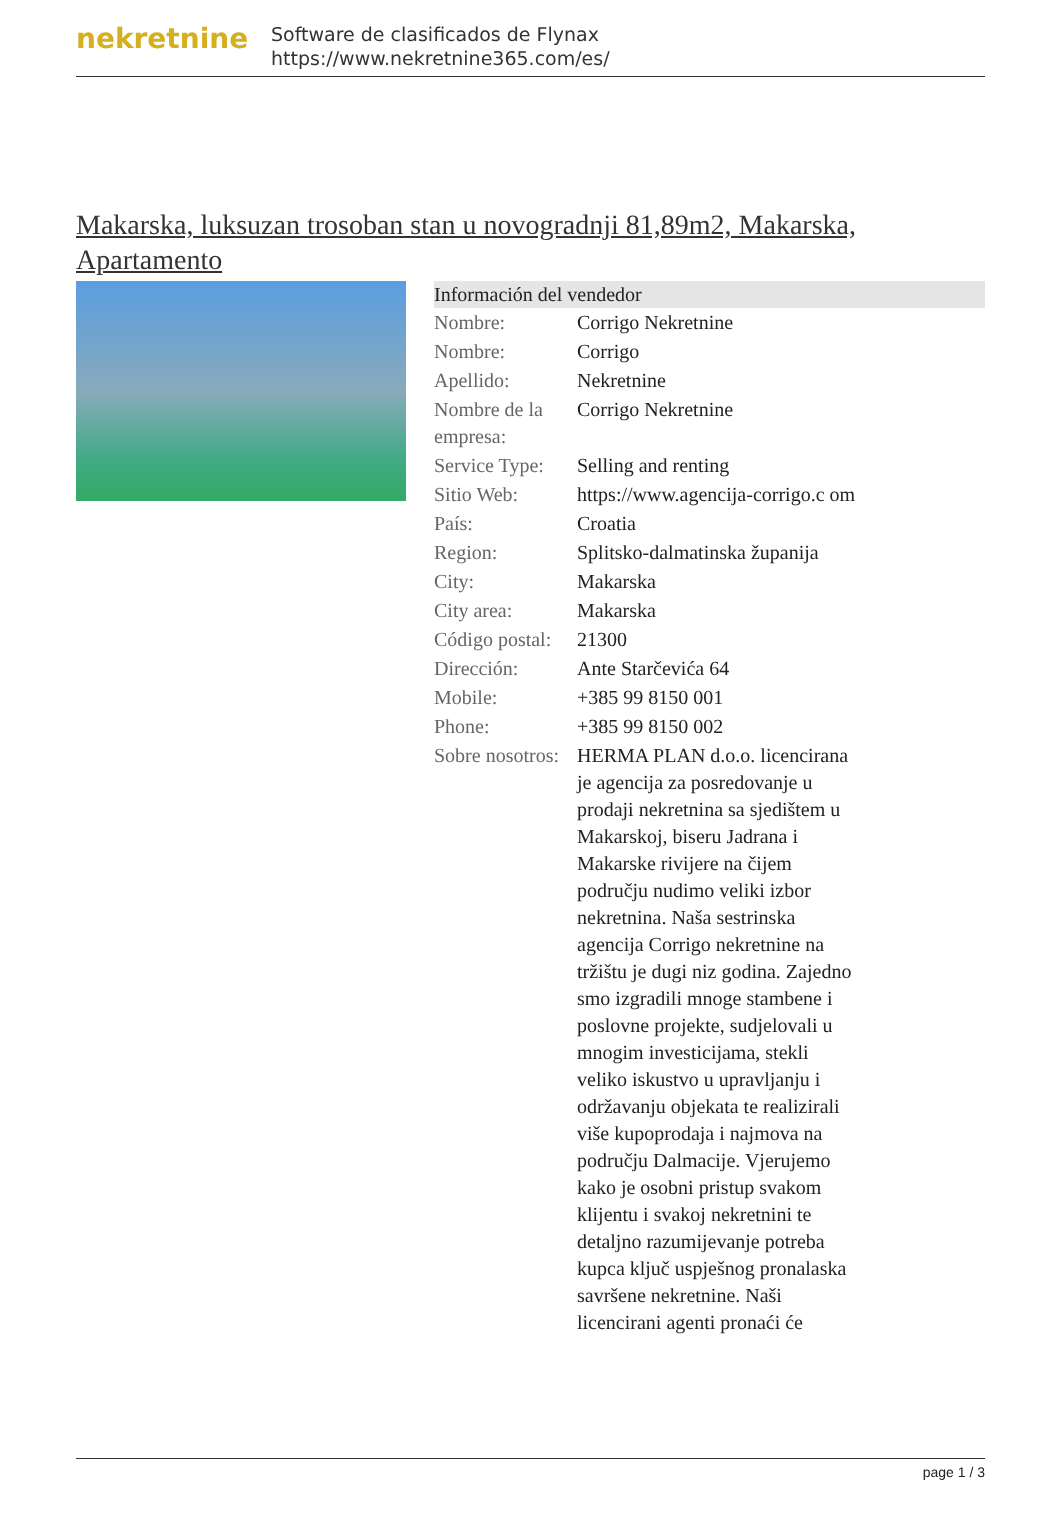nekretnine
Software de clasificados de Flynax
https://www.nekretnine365.com/es/
Makarska, luksuzan trosoban stan u novogradnji 81,89m2, Makarska, Apartamento
| Información del vendedor | | |
| --- | --- | --- |
| Nombre: | Corrigo Nekretnine | |
| Nombre: | Corrigo | |
| Apellido: | Nekretnine | |
| Nombre de la empresa: | Corrigo Nekretnine | |
| Service Type: | Selling and renting | |
| Sitio Web: | https://www.agencija-corrigo.c om | |
| País: | Croatia | |
| Region: | Splitsko-dalmatinska županija | |
| City: | Makarska | |
| City area: | Makarska | |
| Código postal: | 21300 | |
| Dirección: | Ante Starčevića 64 | |
| Mobile: | +385 99 8150 001 | |
| Phone: | +385 99 8150 002 | |
| Sobre nosotros: | HERMA PLAN d.o.o. licencirana je agencija za posredovanje u prodaji nekretnina sa sjedištem u Makarskoj, biseru Jadrana i Makarske rivijere na čijem području nudimo veliki izbor nekretnina. Naša sestrinska agencija Corrigo nekretnine na tržištu je dugi niz godina. Zajedno smo izgradili mnoge stambene i poslovne projekte, sudjelovali u mnogim investicijama, stekli veliko iskustvo u upravljanju i održavanju objekata te realizirali više kupoprodaja i najmova na području Dalmacije. Vjerujemo kako je osobni pristup svakom klijentu i svakoj nekretnini te detaljno razumijevanje potreba kupca ključ uspješnog pronalaska savršene nekretnine. Naši licencirani agenti pronaći će | |
page 1 / 3